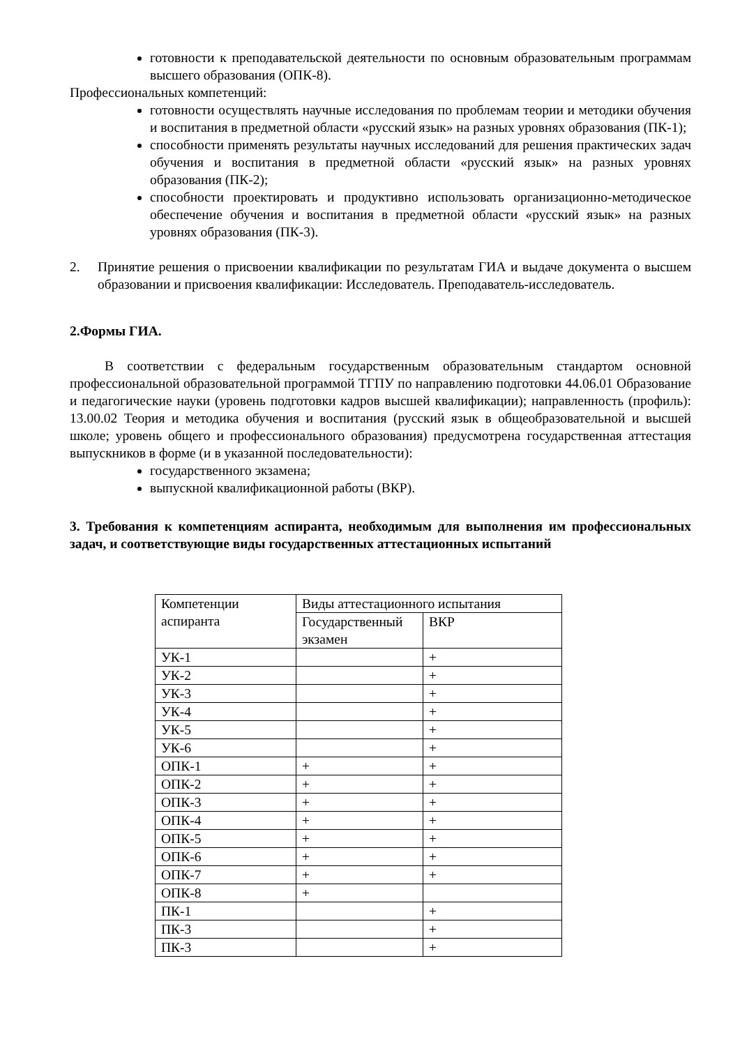готовности к преподавательской деятельности по основным образовательным программам высшего образования (ОПК-8).
Профессиональных компетенций:
готовности осуществлять научные исследования по проблемам теории и методики обучения и воспитания в предметной области «русский язык» на разных уровнях образования (ПК-1);
способности применять результаты научных исследований для решения практических задач обучения и воспитания в предметной области «русский язык» на разных уровнях образования (ПК-2);
способности проектировать и продуктивно использовать организационно-методическое обеспечение обучения и воспитания в предметной области «русский язык» на разных уровнях образования (ПК-3).
2. Принятие решения о присвоении квалификации по результатам ГИА и выдаче документа о высшем образовании и присвоения квалификации: Исследователь. Преподаватель-исследователь.
2.Формы ГИА.
В соответствии с федеральным государственным образовательным стандартом основной профессиональной образовательной программой ТГПУ по направлению подготовки 44.06.01 Образование и педагогические науки (уровень подготовки кадров высшей квалификации); направленность (профиль): 13.00.02 Теория и методика обучения и воспитания (русский язык в общеобразовательной и высшей школе; уровень общего и профессионального образования) предусмотрена государственная аттестация выпускников в форме (и в указанной последовательности):
государственного экзамена;
выпускной квалификационной работы (ВКР).
3. Требования к компетенциям аспиранта, необходимым для выполнения им профессиональных задач, и соответствующие виды государственных аттестационных испытаний
| Компетенции аспиранта | Виды аттестационного испытания | |
| | Государственный экзамен | ВКР |
| УК-1 | | + |
| УК-2 | | + |
| УК-3 | | + |
| УК-4 | | + |
| УК-5 | | + |
| УК-6 | | + |
| ОПК-1 | + | + |
| ОПК-2 | + | + |
| ОПК-3 | + | + |
| ОПК-4 | + | + |
| ОПК-5 | + | + |
| ОПК-6 | + | + |
| ОПК-7 | + | + |
| ОПК-8 | + | |
| ПК-1 | | + |
| ПК-3 | | + |
| ПК-3 | | + |